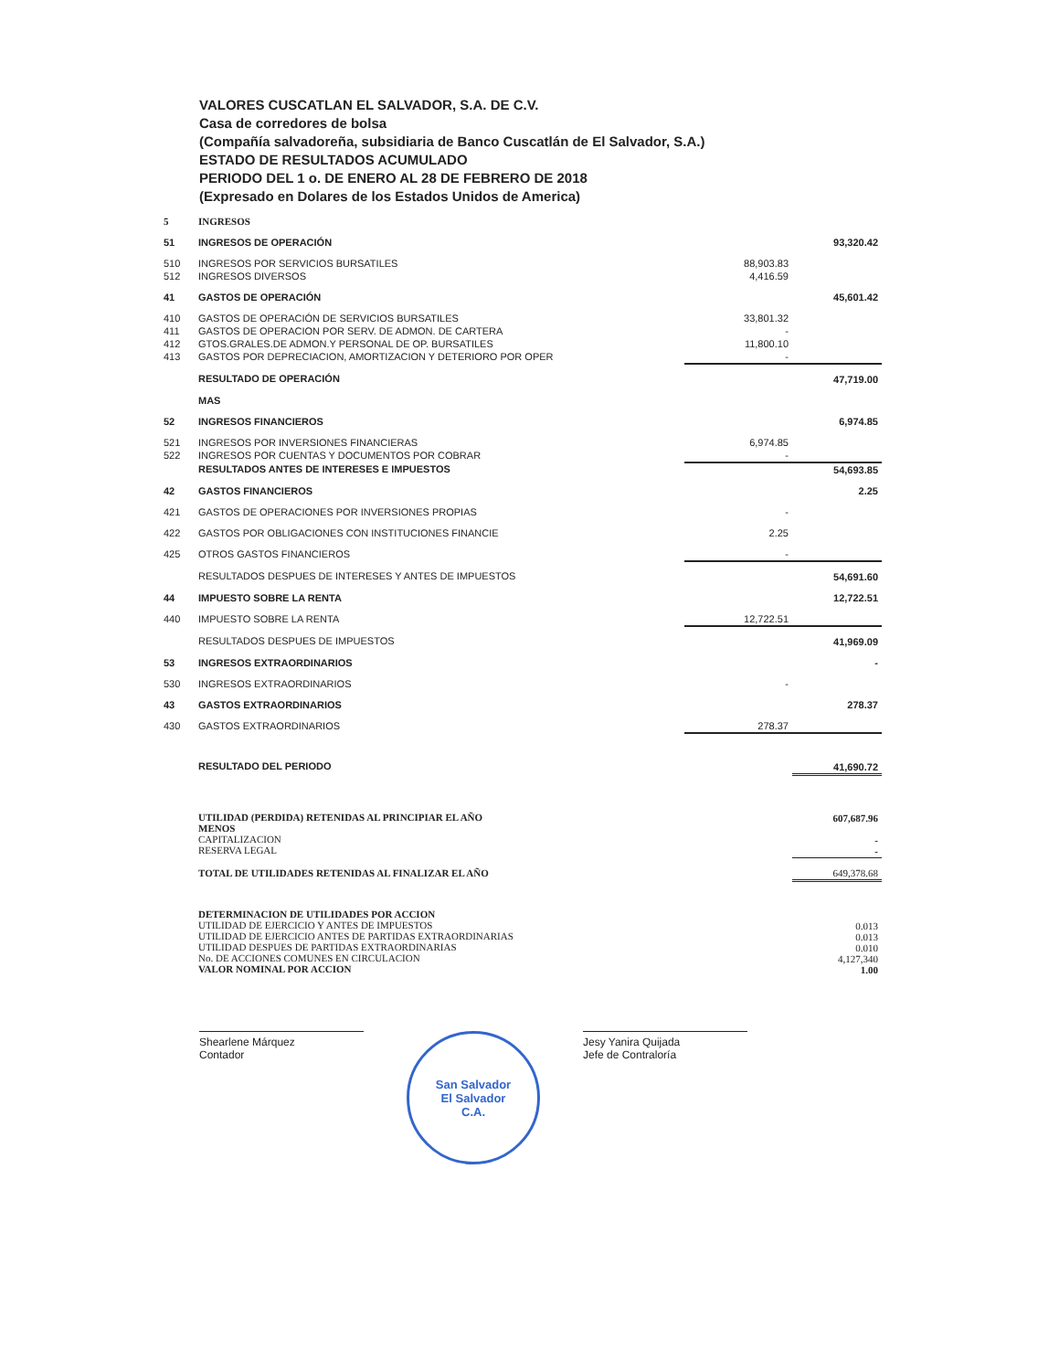VALORES CUSCATLAN EL SALVADOR, S.A. DE C.V.
Casa de corredores de bolsa
(Compañía salvadoreña, subsidiaria de Banco Cuscatlán de El Salvador, S.A.)
ESTADO DE RESULTADOS ACUMULADO
PERIODO DEL 1 o. DE ENERO AL 28 DE FEBRERO DE 2018
(Expresado en Dolares de los Estados Unidos de America)
| 5 | INGRESOS | | |
| 51 | INGRESOS DE OPERACIÓN | | 93,320.42 |
| 510 | INGRESOS POR SERVICIOS BURSATILES | 88,903.83 | |
| 512 | INGRESOS DIVERSOS | 4,416.59 | |
| 41 | GASTOS DE OPERACIÓN | | 45,601.42 |
| 410 | GASTOS DE OPERACIÓN DE SERVICIOS BURSATILES | 33,801.32 | |
| 411 | GASTOS DE OPERACION POR SERV. DE ADMON. DE CARTERA | - | |
| 412 | GTOS.GRALES.DE ADMON.Y PERSONAL DE OP. BURSATILES | 11,800.10 | |
| 413 | GASTOS POR DEPRECIACION, AMORTIZACION Y DETERIORO POR OPER | - | |
| | RESULTADO DE OPERACIÓN | | 47,719.00 |
| | MAS | | |
| 52 | INGRESOS FINANCIEROS | | 6,974.85 |
| 521 | INGRESOS POR INVERSIONES FINANCIERAS | 6,974.85 | |
| 522 | INGRESOS POR CUENTAS Y DOCUMENTOS POR COBRAR | - | |
| | RESULTADOS ANTES DE INTERESES E IMPUESTOS | | 54,693.85 |
| 42 | GASTOS FINANCIEROS | | 2.25 |
| 421 | GASTOS DE OPERACIONES POR INVERSIONES PROPIAS | - | |
| 422 | GASTOS POR OBLIGACIONES CON INSTITUCIONES FINANCIE | 2.25 | |
| 425 | OTROS GASTOS FINANCIEROS | - | |
| | RESULTADOS DESPUES DE INTERESES Y ANTES DE IMPUESTOS | | 54,691.60 |
| 44 | IMPUESTO SOBRE LA RENTA | | 12,722.51 |
| 440 | IMPUESTO SOBRE LA RENTA | 12,722.51 | |
| | RESULTADOS DESPUES DE IMPUESTOS | | 41,969.09 |
| 53 | INGRESOS EXTRAORDINARIOS | | - |
| 530 | INGRESOS EXTRAORDINARIOS | - | |
| 43 | GASTOS EXTRAORDINARIOS | | 278.37 |
| 430 | GASTOS EXTRAORDINARIOS | 278.37 | |
| | RESULTADO DEL PERIODO | | 41,690.72 |
| | UTILIDAD (PERDIDA) RETENIDAS AL PRINCIPIAR EL AÑO MENOS CAPITALIZACION RESERVA LEGAL | | 607,687.96 - - |
| | TOTAL DE UTILIDADES RETENIDAS AL FINALIZAR EL AÑO | | 649,378.68 |
| | DETERMINACION DE UTILIDADES POR ACCION UTILIDAD DE EJERCICIO Y ANTES DE IMPUESTOS UTILIDAD DE EJERCICIO ANTES DE PARTIDAS EXTRAORDINARIAS UTILIDAD DESPUES DE PARTIDAS EXTRAORDINARIAS No. DE ACCIONES COMUNES EN CIRCULACION VALOR NOMINAL POR ACCION | | 0.013 0.013 0.010 4,127,340 1.00 |
Shearlene Márquez
Contador
San Salvador
El Salvador
C.A.
Jesy Yanira Quijada
Jefe de Contraloría